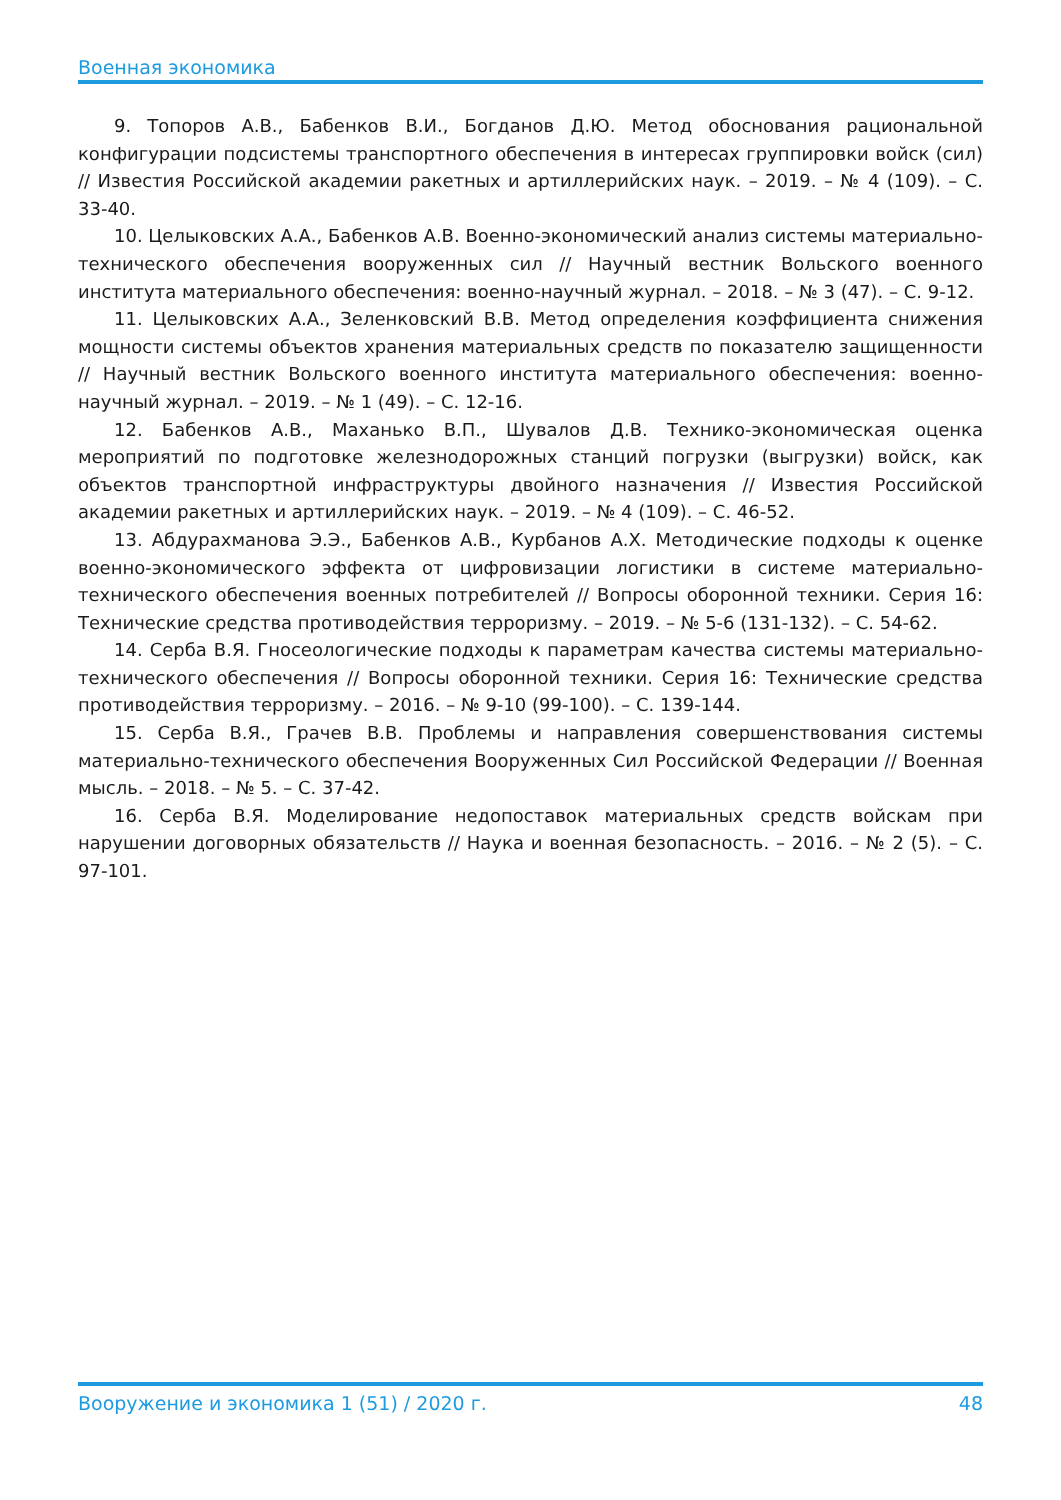Военная экономика
9. Топоров А.В., Бабенков В.И., Богданов Д.Ю. Метод обоснования рациональной конфигурации подсистемы транспортного обеспечения в интересах группировки войск (сил) // Известия Российской академии ракетных и артиллерийских наук. – 2019. – № 4 (109). – С. 33-40.
10. Целыковских А.А., Бабенков А.В. Военно-экономический анализ системы материально-технического обеспечения вооруженных сил // Научный вестник Вольского военного института материального обеспечения: военно-научный журнал. – 2018. – № 3 (47). – С. 9-12.
11. Целыковских А.А., Зеленковский В.В. Метод определения коэффициента снижения мощности системы объектов хранения материальных средств по показателю защищенности // Научный вестник Вольского военного института материального обеспечения: военно-научный журнал. – 2019. – № 1 (49). – С. 12-16.
12. Бабенков А.В., Маханько В.П., Шувалов Д.В. Технико-экономическая оценка мероприятий по подготовке железнодорожных станций погрузки (выгрузки) войск, как объектов транспортной инфраструктуры двойного назначения // Известия Российской академии ракетных и артиллерийских наук. – 2019. – № 4 (109). – С. 46-52.
13. Абдурахманова Э.Э., Бабенков А.В., Курбанов А.Х. Методические подходы к оценке военно-экономического эффекта от цифровизации логистики в системе материально-технического обеспечения военных потребителей // Вопросы оборонной техники. Серия 16: Технические средства противодействия терроризму. – 2019. – № 5-6 (131-132). – С. 54-62.
14. Серба В.Я. Гносеологические подходы к параметрам качества системы материально-технического обеспечения // Вопросы оборонной техники. Серия 16: Технические средства противодействия терроризму. – 2016. – № 9-10 (99-100). – С. 139-144.
15. Серба В.Я., Грачев В.В. Проблемы и направления совершенствования системы материально-технического обеспечения Вооруженных Сил Российской Федерации // Военная мысль. – 2018. – № 5. – С. 37-42.
16. Серба В.Я. Моделирование недопоставок материальных средств войскам при нарушении договорных обязательств // Наука и военная безопасность. – 2016. – № 2 (5). – С. 97-101.
Вооружение и экономика 1 (51) / 2020 г. 48